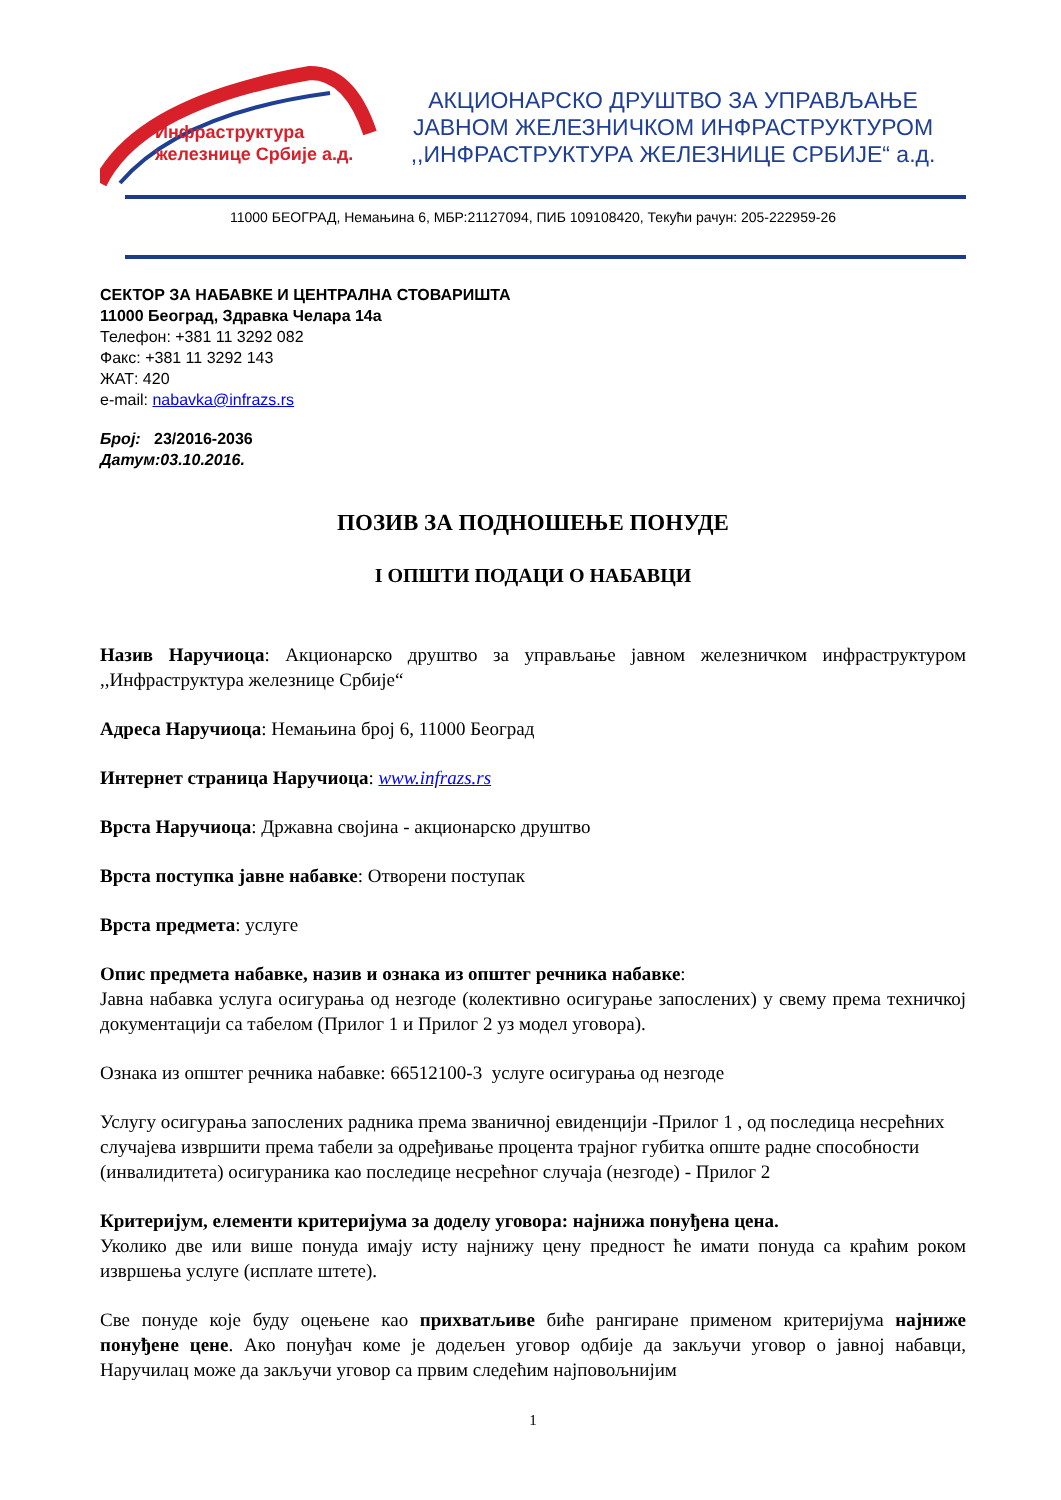Инфраструктура
железнице Србије а.д.
АКЦИОНАРСКО ДРУШТВО ЗА УПРАВЉАЊЕ
ЈАВНОМ ЖЕЛЕЗНИЧКОМ ИНФРАСТРУКТУРОМ
,,ИНФРАСТРУКТУРА ЖЕЛЕЗНИЦЕ СРБИЈЕ“ а.д.
11000 БЕОГРАД, Немањина 6, МБР:21127094, ПИБ 109108420, Текући рачун: 205-222959-26
СЕКТОР ЗА НАБАВКЕ И ЦЕНТРАЛНА СТОВАРИШТА
11000 Београд, Здравка Челара 14а
Телефон: +381 11 3292 082
Факс: +381 11 3292 143
ЖАТ: 420
e-mail: nabavka@infrazs.rs
Број: 23/2016-2036
Датум:03.10.2016.
ПОЗИВ ЗА ПОДНОШЕЊЕ ПОНУДЕ
I ОПШТИ ПОДАЦИ О НАБАВЦИ
Назив Наручиоца: Акционарско друштво за управљање јавном железничком инфраструктуром ,,Инфраструктура железнице Србије“
Адреса Наручиоца: Немањина број 6, 11000 Београд
Интернет страница Наручиоца: www.infrazs.rs
Врста Наручиоца: Државна својина - акционарско друштво
Врста поступка јавне набавке: Отворени поступак
Врста предмета: услуге
Опис предмета набавке, назив и ознака из општег речника набавке:
Јавна набавка услуга осигурања од незгоде (колективно осигурање запослених) у свему према техничкој документацији са табелом (Прилог 1 и Прилог 2 уз модел уговора).
Ознака из општег речника набавке: 66512100-3 услуге осигурања од незгоде
Услугу осигурања запослених радника према званичној евиденцији -Прилог 1 , од последица несрећних случајева извршити према табели за одређивање процента трајног губитка опште радне способности (инвалидитета) осигураника као последице несрећног случаја (незгоде) - Прилог 2
Критеријум, елементи критеријума за доделу уговора: најнижа понуђена цена.
Уколико две или више понуда имају исту најнижу цену предност ће имати понуда са краћим роком извршења услуге (исплате штете).
Све понуде које буду оцењене као прихватљиве биће рангиране применом критеријума најниже понуђене цене. Ако понуђач коме је додељен уговор одбије да закључи уговор о јавној набавци, Наручилац може да закључи уговор са првим следећим најповољнијим
1